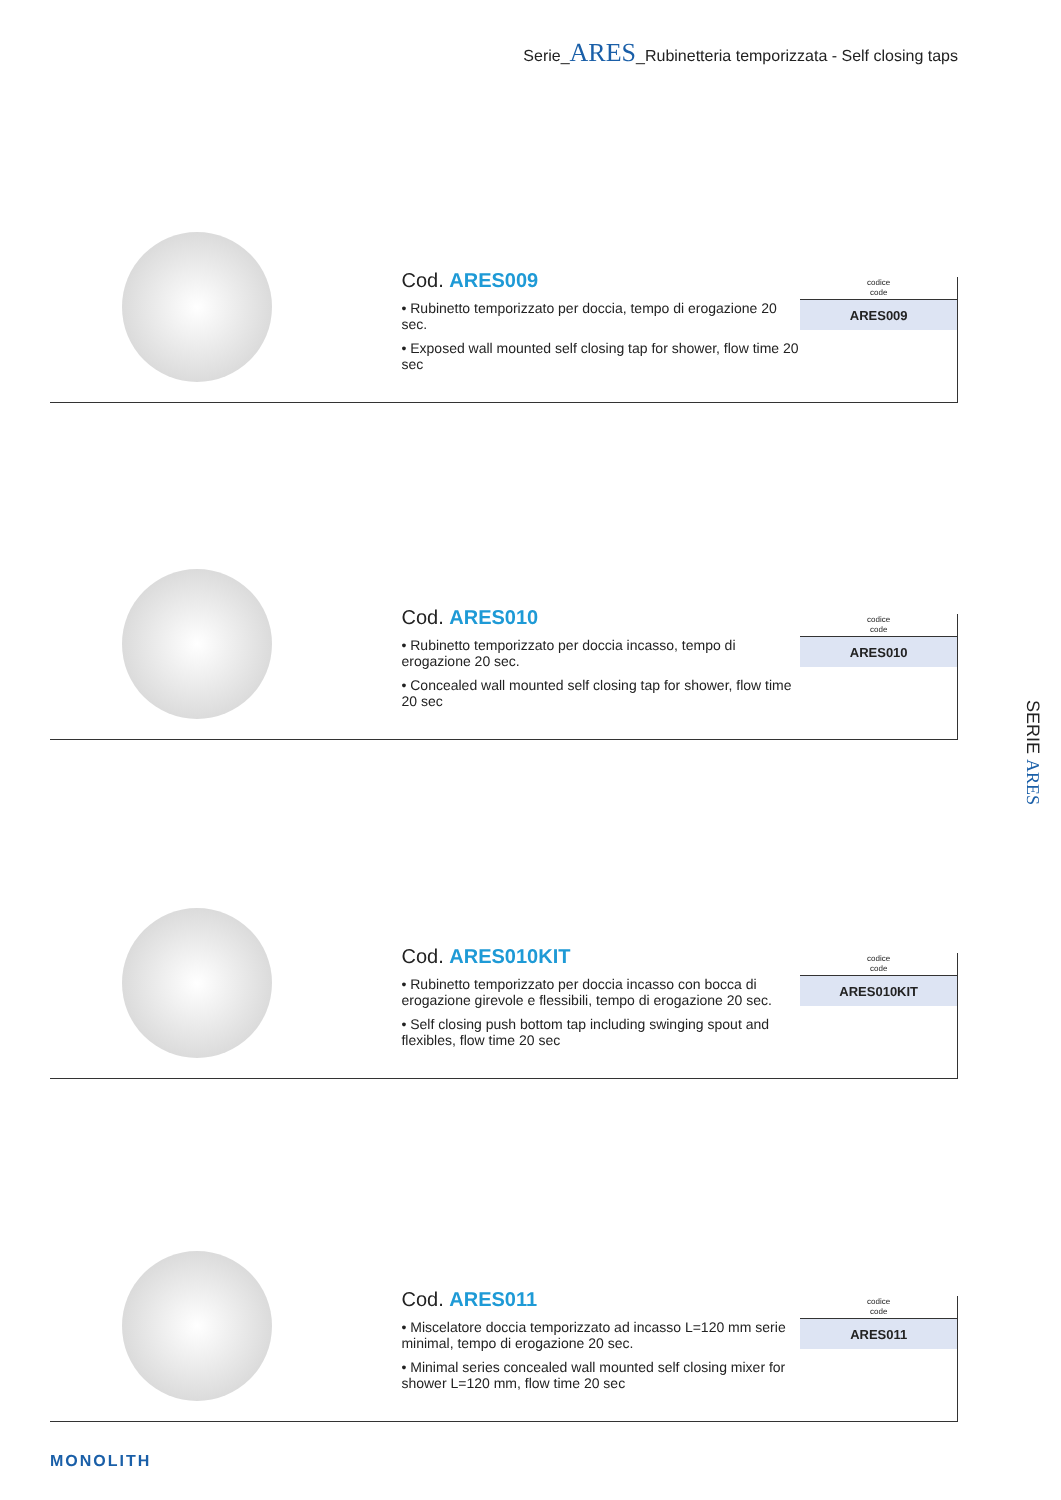Serie_ARES_Rubinetteria temporizzata - Self closing taps
Cod. ARES009
• Rubinetto temporizzato per doccia, tempo di erogazione 20 sec.
• Exposed wall mounted self closing tap for shower, flow time 20 sec
| codice code |
| --- |
| ARES009 |
Cod. ARES010
• Rubinetto temporizzato per doccia incasso, tempo di erogazione 20 sec.
• Concealed wall mounted self closing tap for shower, flow time 20 sec
| codice code |
| --- |
| ARES010 |
Cod. ARES010KIT
• Rubinetto temporizzato per doccia incasso con bocca di erogazione girevole e flessibili, tempo di erogazione 20 sec.
• Self closing push bottom tap including swinging spout and flexibles, flow time 20 sec
| codice code |
| --- |
| ARES010KIT |
Cod. ARES011
• Miscelatore doccia temporizzato ad incasso L=120 mm serie minimal, tempo di erogazione 20 sec.
• Minimal series concealed wall mounted self closing mixer for shower L=120 mm, flow time 20 sec
| codice code |
| --- |
| ARES011 |
SERIE ARES
MONOLITH